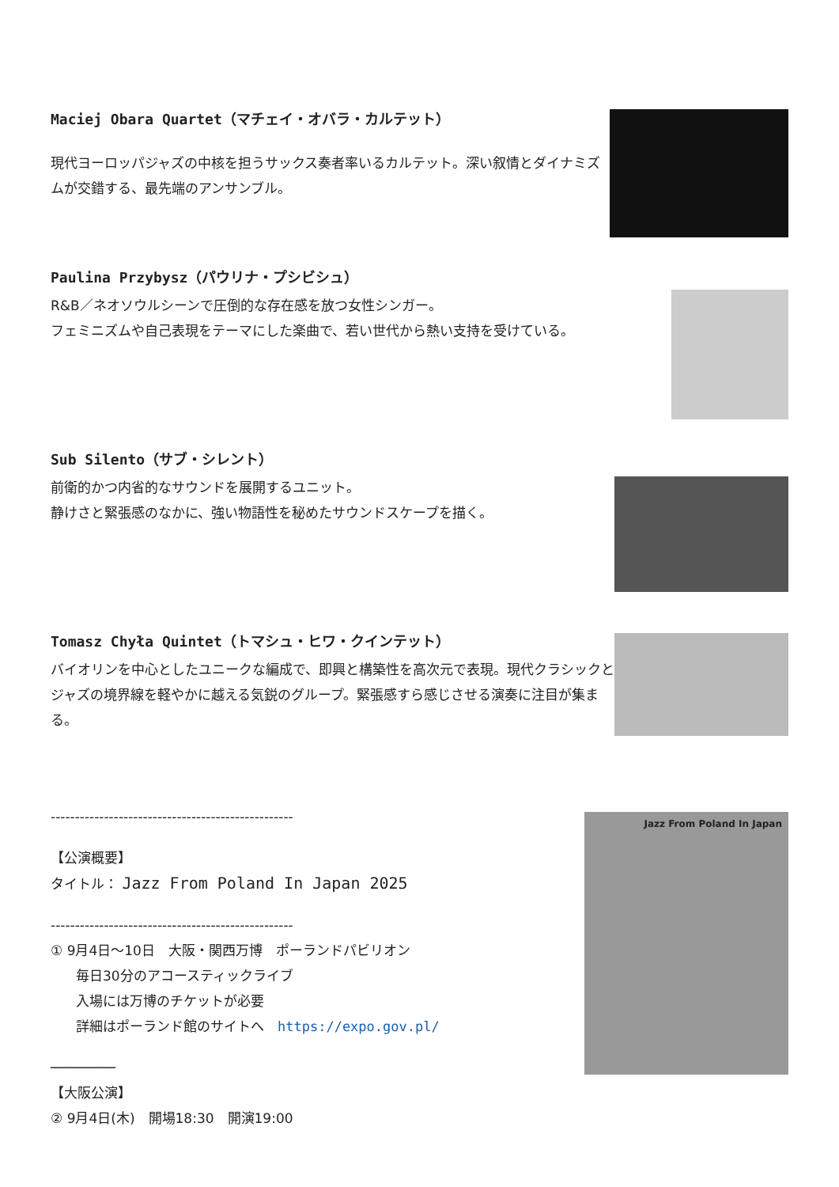Maciej Obara Quartet（マチェイ・オバラ・カルテット）
現代ヨーロッパジャズの中核を担うサックス奏者率いるカルテット。深い叙情とダイナミズムが交錯する、最先端のアンサンブル。
Paulina Przybysz（パウリナ・プシビシュ）
R&B／ネオソウルシーンで圧倒的な存在感を放つ女性シンガー。
フェミニズムや自己表現をテーマにした楽曲で、若い世代から熱い支持を受けている。
Sub Silento（サブ・シレント）
前衛的かつ内省的なサウンドを展開するユニット。
静けさと緊張感のなかに、強い物語性を秘めたサウンドスケープを描く。
Tomasz Chyła Quintet（トマシュ・ヒワ・クインテット）
バイオリンを中心としたユニークな編成で、即興と構築性を高次元で表現。現代クラシックとジャズの境界線を軽やかに越える気鋭のグループ。緊張感すら感じさせる演奏に注目が集まる。
--------------------------------------------------
【公演概要】
タイトル： Jazz From Poland In Japan 2025
--------------------------------------------------
① 9月4日～10日　大阪・関西万博　ポーランドパビリオン
毎日30分のアコースティックライブ
入場には万博のチケットが必要
詳細はポーランド館のサイトへ　https://expo.gov.pl/
────────
【大阪公演】
② 9月4日(木)　開場18:30　開演19:00
Jazz From Poland In Japan